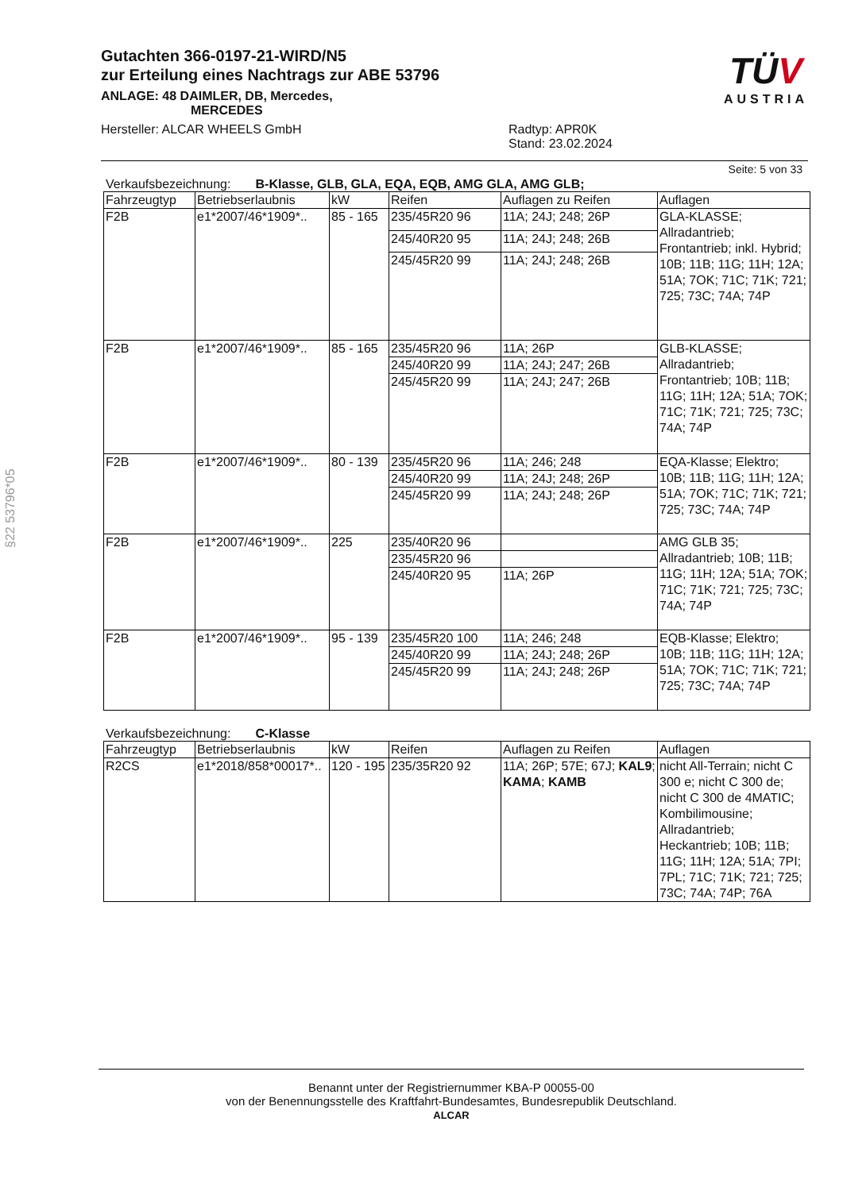Gutachten 366-0197-21-WIRD/N5
zur Erteilung eines Nachtrags zur ABE 53796
ANLAGE: 48 DAIMLER, DB, Mercedes,
MERCEDES
Hersteller: ALCAR WHEELS GmbH Radtyp: APR0K
Stand: 23.02.2024
TÜV
AUSTRIA
§22 53796*05
Seite: 5 von 33
Verkaufsbezeichnung: B-Klasse, GLB, GLA, EQA, EQB, AMG GLA, AMG GLB;
| Fahrzeugtyp | Betriebserlaubnis | kW | Reifen | Auflagen zu Reifen | Auflagen |
| --- | --- | --- | --- | --- | --- |
| F2B | e1*2007/46*1909*.. | 85 - 165 | 235/45R20 96 | 11A; 24J; 248; 26P | GLA-KLASSE; Allradantrieb; Frontantrieb; inkl. Hybrid; 10B; 11B; 11G; 11H; 12A; 51A; 7OK; 71C; 71K; 721; 725; 73C; 74A; 74P |
| | | | 245/40R20 95 | 11A; 24J; 248; 26B | |
| | | | 245/45R20 99 | 11A; 24J; 248; 26B | |
| F2B | e1*2007/46*1909*.. | 85 - 165 | 235/45R20 96 | 11A; 26P | GLB-KLASSE; Allradantrieb; Frontantrieb; 10B; 11B; 11G; 11H; 12A; 51A; 7OK; 71C; 71K; 721; 725; 73C; 74A; 74P |
| | | | 245/40R20 99 | 11A; 24J; 247; 26B | |
| | | | 245/45R20 99 | 11A; 24J; 247; 26B | |
| F2B | e1*2007/46*1909*.. | 80 - 139 | 235/45R20 96 | 11A; 246; 248 | EQA-Klasse; Elektro; 10B; 11B; 11G; 11H; 12A; 51A; 7OK; 71C; 71K; 721; 725; 73C; 74A; 74P |
| | | | 245/40R20 99 | 11A; 24J; 248; 26P | |
| | | | 245/45R20 99 | 11A; 24J; 248; 26P | |
| F2B | e1*2007/46*1909*.. | 225 | 235/40R20 96 | | AMG GLB 35; Allradantrieb; 10B; 11B; 11G; 11H; 12A; 51A; 7OK; 71C; 71K; 721; 725; 73C; 74A; 74P |
| | | | 235/45R20 96 | | |
| | | | 245/40R20 95 | 11A; 26P | |
| F2B | e1*2007/46*1909*.. | 95 - 139 | 235/45R20 100 | 11A; 246; 248 | EQB-Klasse; Elektro; 10B; 11B; 11G; 11H; 12A; 51A; 7OK; 71C; 71K; 721; 725; 73C; 74A; 74P |
| | | | 245/40R20 99 | 11A; 24J; 248; 26P | |
| | | | 245/45R20 99 | 11A; 24J; 248; 26P | |
Verkaufsbezeichnung: C-Klasse
| Fahrzeugtyp | Betriebserlaubnis | kW | Reifen | Auflagen zu Reifen | Auflagen |
| --- | --- | --- | --- | --- | --- |
| R2CS | e1*2018/858*00017*.. | 120 - 195 | 235/35R20 92 | 11A; 26P; 57E; 67J; KAL9 ; KAMA ; KAMB | nicht All-Terrain; nicht C 300 e; nicht C 300 de; nicht C 300 de 4MATIC; Kombilimousine; Allradantrieb; Heckantrieb; 10B; 11B; 11G; 11H; 12A; 51A; 7PI; 7PL; 71C; 71K; 721; 725; 73C; 74A; 74P; 76A |
Benannt unter der Registriernummer KBA-P 00055-00
von der Benennungsstelle des Kraftfahrt-Bundesamtes, Bundesrepublik Deutschland.
ALCAR